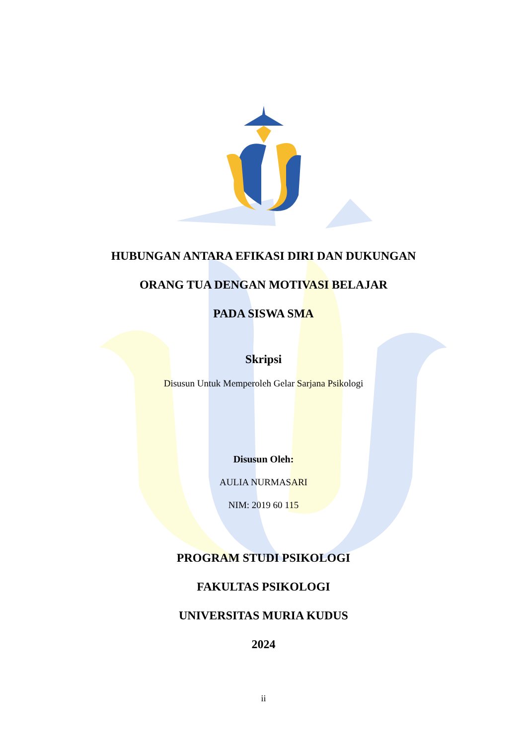HUBUNGAN ANTARA EFIKASI DIRI DAN DUKUNGAN
ORANG TUA DENGAN MOTIVASI BELAJAR
PADA SISWA SMA
Skripsi
Disusun Untuk Memperoleh Gelar Sarjana Psikologi
Disusun Oleh:
AULIA NURMASARI
NIM: 2019 60 115
PROGRAM STUDI PSIKOLOGI
FAKULTAS PSIKOLOGI
UNIVERSITAS MURIA KUDUS
2024
ii